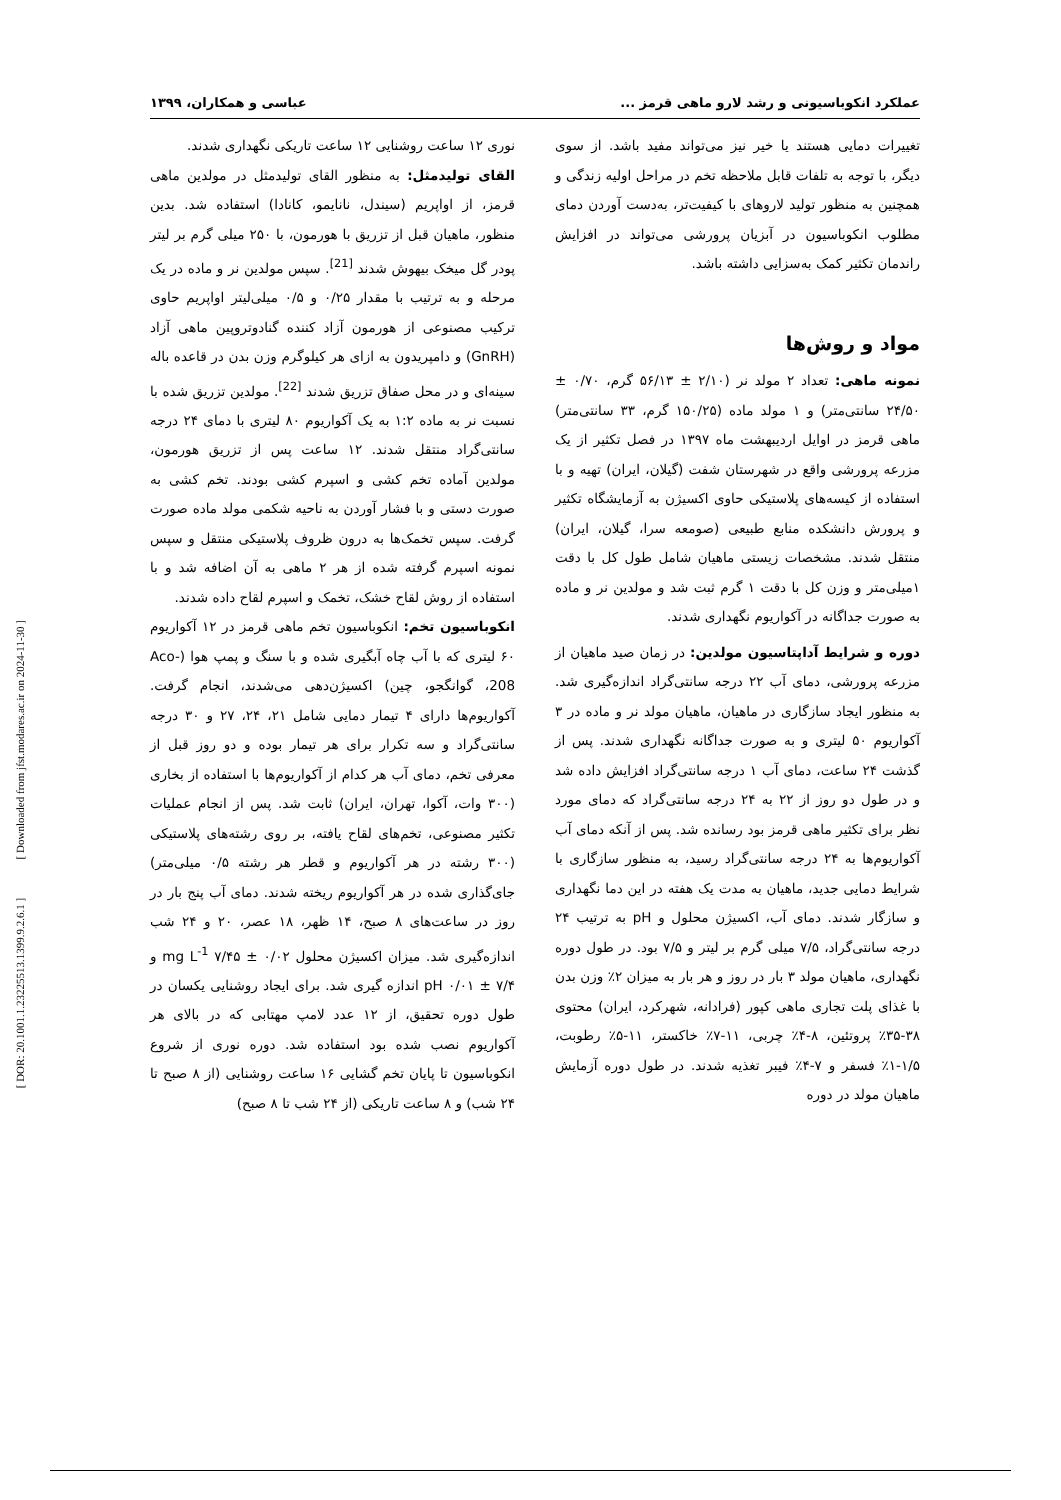[ DOR: 20.1001.1.23225513.1399.9.2.6.1 ] [ Downloaded from jfst.modares.ac.ir on 2024-11-30 ]
عملکرد انکوباسیونی و رشد لارو ماهی قرمز ... عباسی و همکاران، ۱۳۹۹
تغییرات دمایی هستند یا خیر نیز می‌تواند مفید باشد. از سوی دیگر، با توجه به تلفات قابل ملاحظه تخم در مراحل اولیه زندگی و همچنین به منظور تولید لاروهای با کیفیت‌تر، به‌دست آوردن دمای مطلوب انکوباسیون در آبزیان پرورشی می‌تواند در افزایش راندمان تکثیر کمک به‌سزایی داشته باشد.
مواد و روش‌ها
نمونه ماهی: تعداد ۲ مولد نر (۲/۱۰ ± ۵۶/۱۳ گرم، ۰/۷۰ ± ۲۴/۵۰ سانتی‌متر) و ۱ مولد ماده (۱۵۰/۲۵ گرم، ۳۳ سانتی‌متر) ماهی قرمز در اوایل اردیبهشت ماه ۱۳۹۷ در فصل تکثیر از یک مزرعه پرورشی واقع در شهرستان شفت (گیلان، ایران) تهیه و با استفاده از کیسه‌های پلاستیکی حاوی اکسیژن به آزمایشگاه تکثیر و پرورش دانشکده منابع طبیعی (صومعه سرا، گیلان، ایران) منتقل شدند. مشخصات زیستی ماهیان شامل طول کل با دقت ۱میلی‌متر و وزن کل با دقت ۱ گرم ثبت شد و مولدین نر و ماده به صورت جداگانه در آکواریوم نگهداری شدند.
دوره و شرایط آداپتاسیون مولدین: در زمان صید ماهیان از مزرعه پرورشی، دمای آب ۲۲ درجه سانتی‌گراد اندازه‌گیری شد. به منظور ایجاد سازگاری در ماهیان، ماهیان مولد نر و ماده در ۳ آکواریوم ۵۰ لیتری و به صورت جداگانه نگهداری شدند. پس از گذشت ۲۴ ساعت، دمای آب ۱ درجه سانتی‌گراد افزایش داده شد و در طول دو روز از ۲۲ به ۲۴ درجه سانتی‌گراد که دمای مورد نظر برای تکثیر ماهی قرمز بود رسانده شد. پس از آنکه دمای آب آکواریوم‌ها به ۲۴ درجه سانتی‌گراد رسید، به منظور سازگاری با شرایط دمایی جدید، ماهیان به مدت یک هفته در این دما نگهداری و سازگار شدند. دمای آب، اکسیژن محلول و pH به ترتیب ۲۴ درجه سانتی‌گراد، ۷/۵ میلی گرم بر لیتر و ۷/۵ بود. در طول دوره نگهداری، ماهیان مولد ۳ بار در روز و هر بار به میزان ۲٪ وزن بدن با غذای پلت تجاری ماهی کپور (فرادانه، شهرکرد، ایران) محتوی ۳۸-۳۵٪ پروتئین، ۸-۴٪ چربی، ۱۱-۷٪ خاکستر، ۱۱-۵٪ رطوبت، ۱/۵-۱٪ فسفر و ۷-۴٪ فیبر تغذیه شدند. در طول دوره آزمایش ماهیان مولد در دوره
نوری ۱۲ ساعت روشنایی ۱۲ ساعت تاریکی نگهداری شدند.
القای تولیدمثل: به منظور القای تولیدمثل در مولدین ماهی قرمز، از اواپریم (سیندل، نانایمو، کانادا) استفاده شد. بدین منظور، ماهیان قبل از تزریق با هورمون، با ۲۵۰ میلی گرم بر لیتر پودر گل میخک بیهوش شدند <sup>[21]</sup>. سپس مولدین نر و ماده در یک مرحله و به ترتیب با مقدار ۰/۲۵ و ۰/۵ میلی‌لیتر اواپریم حاوی ترکیب مصنوعی از هورمون آزاد کننده گنادوتروپین ماهی آزاد (GnRH) و دامپریدون به ازای هر کیلوگرم وزن بدن در قاعده باله سینه‌ای و در محل صفاق تزریق شدند <sup>[22]</sup>. مولدین تزریق شده با نسبت نر به ماده ۱:۲ به یک آکواریوم ۸۰ لیتری با دمای ۲۴ درجه سانتی‌گراد منتقل شدند. ۱۲ ساعت پس از تزریق هورمون، مولدین آماده تخم کشی و اسپرم کشی بودند. تخم کشی به صورت دستی و با فشار آوردن به ناحیه شکمی مولد ماده صورت گرفت. سپس تخمک‌ها به درون ظروف پلاستیکی منتقل و سپس نمونه اسپرم گرفته شده از هر ۲ ماهی به آن اضافه شد و با استفاده از روش لقاح خشک، تخمک و اسپرم لقاح داده شدند.
انکوباسیون تخم: انکوباسیون تخم ماهی قرمز در ۱۲ آکواریوم ۶۰ لیتری که با آب چاه آبگیری شده و با سنگ و پمپ هوا (Aco-208، گوانگجو، چین) اکسیژن‌دهی می‌شدند، انجام گرفت. آکواریوم‌ها دارای ۴ تیمار دمایی شامل ۲۱، ۲۴، ۲۷ و ۳۰ درجه سانتی‌گراد و سه تکرار برای هر تیمار بوده و دو روز قبل از معرفی تخم، دمای آب هر کدام از آکواریوم‌ها با استفاده از بخاری (۳۰۰ وات، آکوا، تهران، ایران) ثابت شد. پس از انجام عملیات تکثیر مصنوعی، تخم‌های لقاح یافته، بر روی رشته‌های پلاستیکی (۳۰۰ رشته در هر آکواریوم و قطر هر رشته ۰/۵ میلی‌متر) جای‌گذاری شده در هر آکواریوم ریخته شدند. دمای آب پنج بار در روز در ساعت‌های ۸ صبح، ۱۴ ظهر، ۱۸ عصر، ۲۰ و ۲۴ شب اندازه‌گیری شد. میزان اکسیژن محلول ۰/۰۲ ± ۷/۴۵ mg L<sup>-1</sup> و pH ۰/۰۱ ± ۷/۴ اندازه گیری شد. برای ایجاد روشنایی یکسان در طول دوره تحقیق، از ۱۲ عدد لامپ مهتابی که در بالای هر آکواریوم نصب شده بود استفاده شد. دوره نوری از شروع انکوباسیون تا پایان تخم گشایی ۱۶ ساعت روشنایی (از ۸ صبح تا ۲۴ شب) و ۸ ساعت تاریکی (از ۲۴ شب تا ۸ صبح)